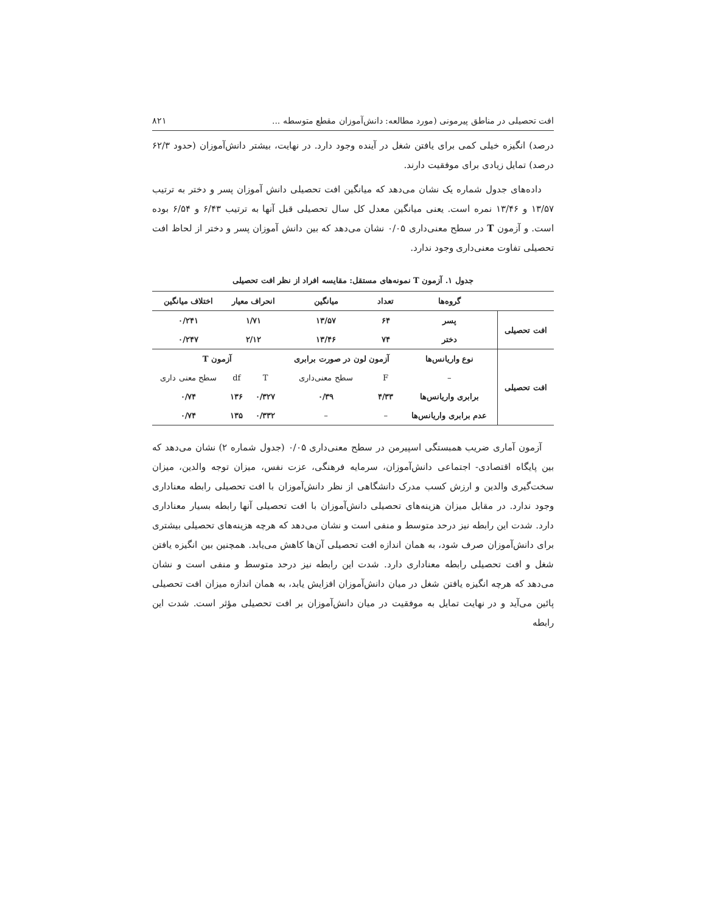افت تحصیلی در مناطق پیرمونی (مورد مطالعه: دانش‌آموزان مقطع متوسطه ... ۸۲۱
درصد) انگیزه خیلی کمی برای یافتن شغل در آینده وجود دارد. در نهایت، بیشتر دانش‌آموزان (حدود ۶۲/۳ درصد) تمایل زیادی برای موفقیت دارند.
داده‌های جدول شماره یک نشان می‌دهد که میانگین افت تحصیلی دانش آموزان پسر و دختر به ترتیب ۱۳/۵۷ و ۱۳/۴۶ نمره است. یعنی میانگین معدل کل سال تحصیلی قبل آنها به ترتیب ۶/۴۳ و ۶/۵۴ بوده است. و آزمون T در سطح معنی‌داری ۰/۰۵ نشان می‌دهد که بین دانش آموزان پسر و دختر از لحاظ افت تحصیلی تفاوت معنی‌داری وجود ندارد.
جدول ۱. آزمون T نمونه‌های مستقل: مقایسه افراد از نظر افت تحصیلی
| | گروه‌ها | تعداد | میانگین | انحراف معیار | | اختلاف میانگین |
| --- | --- | --- | --- | --- | --- | --- |
| افت تحصیلی | پسر | ۶۴ | ۱۳/۵۷ | ۱/۷۱ | | ۰/۲۴۱ |
| | دختر | ۷۴ | ۱۳/۴۶ | ۲/۱۲ | | ۰/۲۴۷ |
| افت تحصیلی | نوع واریانس‌ها | آزمون لون در صورت برابری | | آزمون T | | |
| | – | F | سطح معنی‌داری | T | df | سطح معنی داری |
| | برابری واریانس‌ها | ۴/۳۳ | ۰/۳۹ | ۰/۳۲۷ | ۱۳۶ | ۰/۷۴ |
| | عدم برابری واریانس‌ها | – | – | ۰/۳۳۲ | ۱۳۵ | ۰/۷۴ |
آزمون آماری ضریب همبستگی اسپیرمن در سطح معنی‌داری ۰/۰۵ (جدول شماره ۲) نشان می‌دهد که بین پایگاه اقتصادی- اجتماعی دانش‌آموزان، سرمایه فرهنگی، عزت نفس، میزان توجه والدین، میزان سخت‌گیری والدین و ارزش کسب مدرک دانشگاهی از نظر دانش‌آموزان با افت تحصیلی رابطه معناداری وجود ندارد. در مقابل میزان هزینه‌های تحصیلی دانش‌آموزان با افت تحصیلی آنها رابطه بسیار معناداری دارد. شدت این رابطه نیز درحد متوسط و منفی است و نشان می‌دهد که هرچه هزینه‌های تحصیلی بیشتری برای دانش‌آموزان صرف شود، به همان اندازه افت تحصیلی آن‌ها کاهش می‌یابد. همچنین بین انگیزه یافتن شغل و افت تحصیلی رابطه معناداری دارد. شدت این رابطه نیز درحد متوسط و منفی است و نشان می‌دهد که هرچه انگیزه یافتن شغل در میان دانش‌آموزان افزایش یابد، به همان اندازه میزان افت تحصیلی پائین می‌آید و در نهایت تمایل به موفقیت در میان دانش‌آموزان بر افت تحصیلی مؤثر است. شدت این رابطه